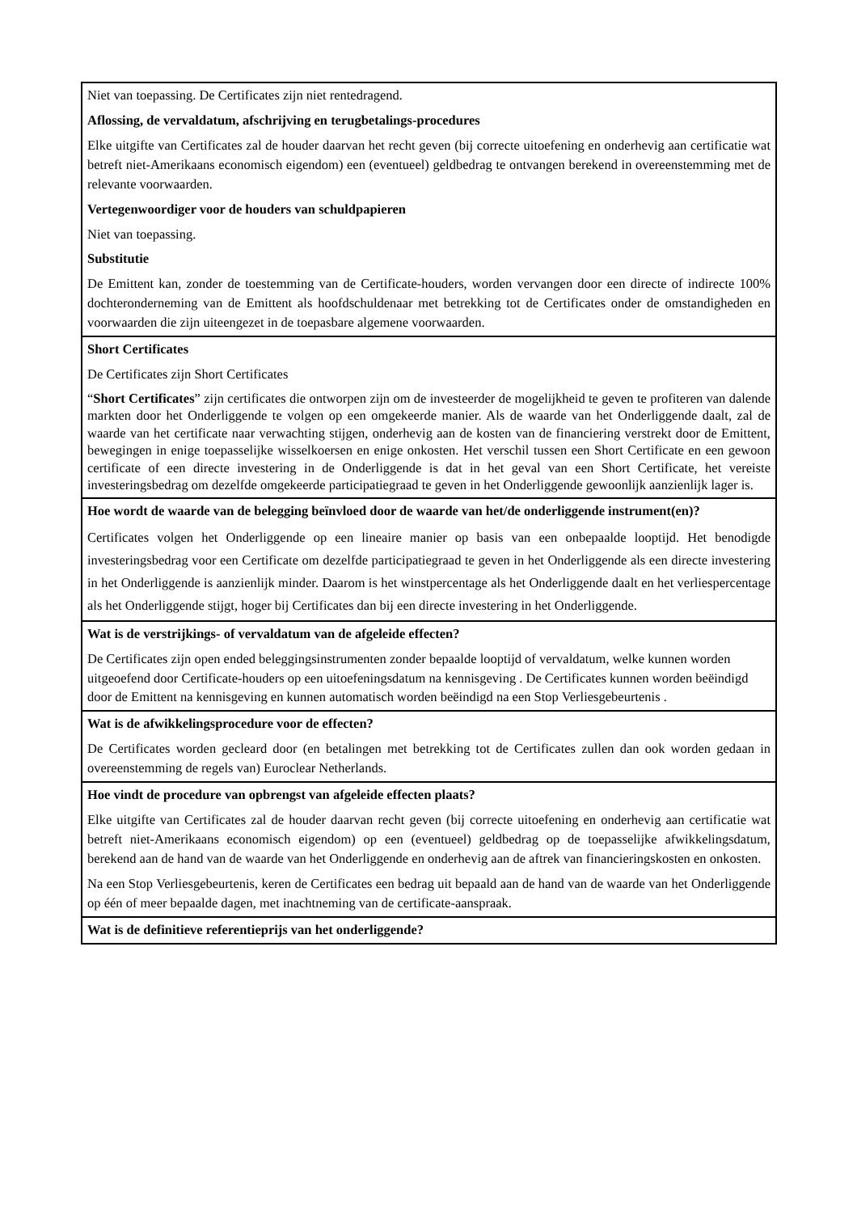| Niet van toepassing. De Certificates zijn niet rentedragend. Aflossing, de vervaldatum, afschrijving en terugbetalings-procedures Elke uitgifte van Certificates zal de houder daarvan het recht geven (bij correcte uitoefening en onderhevig aan certificatie wat betreft niet-Amerikaans economisch eigendom) een (eventueel) geldbedrag te ontvangen berekend in overeenstemming met de relevante voorwaarden. Vertegenwoordiger voor de houders van schuldpapieren Niet van toepassing. Substitutie De Emittent kan, zonder de toestemming van de Certificate-houders, worden vervangen door een directe of indirecte 100% dochteronderneming van de Emittent als hoofdschuldenaar met betrekking tot de Certificates onder de omstandigheden en voorwaarden die zijn uiteengezet in de toepasbare algemene voorwaarden. |
| Short Certificates De Certificates zijn Short Certificates “ Short Certificates ” zijn certificates die ontworpen zijn om de investeerder de mogelijkheid te geven te profiteren van dalende markten door het Onderliggende te volgen op een omgekeerde manier. Als de waarde van het Onderliggende daalt, zal de waarde van het certificate naar verwachting stijgen, onderhevig aan de kosten van de financiering verstrekt door de Emittent, bewegingen in enige toepasselijke wisselkoersen en enige onkosten. Het verschil tussen een Short Certificate en een gewoon certificate of een directe investering in de Onderliggende is dat in het geval van een Short Certificate, het vereiste investeringsbedrag om dezelfde omgekeerde participatiegraad te geven in het Onderliggende gewoonlijk aanzienlijk lager is. |
| Hoe wordt de waarde van de belegging beïnvloed door de waarde van het/de onderliggende instrument(en)? Certificates volgen het Onderliggende op een lineaire manier op basis van een onbepaalde looptijd. Het benodigde investeringsbedrag voor een Certificate om dezelfde participatiegraad te geven in het Onderliggende als een directe investering in het Onderliggende is aanzienlijk minder. Daarom is het winstpercentage als het Onderliggende daalt en het verliespercentage als het Onderliggende stijgt, hoger bij Certificates dan bij een directe investering in het Onderliggende. |
| Wat is de verstrijkings- of vervaldatum van de afgeleide effecten? De Certificates zijn open ended beleggingsinstrumenten zonder bepaalde looptijd of vervaldatum, welke kunnen worden uitgeoefend door Certificate-houders op een uitoefeningsdatum na kennisgeving . De Certificates kunnen worden beëindigd door de Emittent na kennisgeving en kunnen automatisch worden beëindigd na een Stop Verliesgebeurtenis . |
| Wat is de afwikkelingsprocedure voor de effecten? De Certificates worden gecleard door (en betalingen met betrekking tot de Certificates zullen dan ook worden gedaan in overeenstemming de regels van) Euroclear Netherlands. |
| Hoe vindt de procedure van opbrengst van afgeleide effecten plaats? Elke uitgifte van Certificates zal de houder daarvan recht geven (bij correcte uitoefening en onderhevig aan certificatie wat betreft niet-Amerikaans economisch eigendom) op een (eventueel) geldbedrag op de toepasselijke afwikkelingsdatum, berekend aan de hand van de waarde van het Onderliggende en onderhevig aan de aftrek van financieringskosten en onkosten. Na een Stop Verliesgebeurtenis, keren de Certificates een bedrag uit bepaald aan de hand van de waarde van het Onderliggende op één of meer bepaalde dagen, met inachtneming van de certificate-aanspraak. |
| Wat is de definitieve referentieprijs van het onderliggende? |